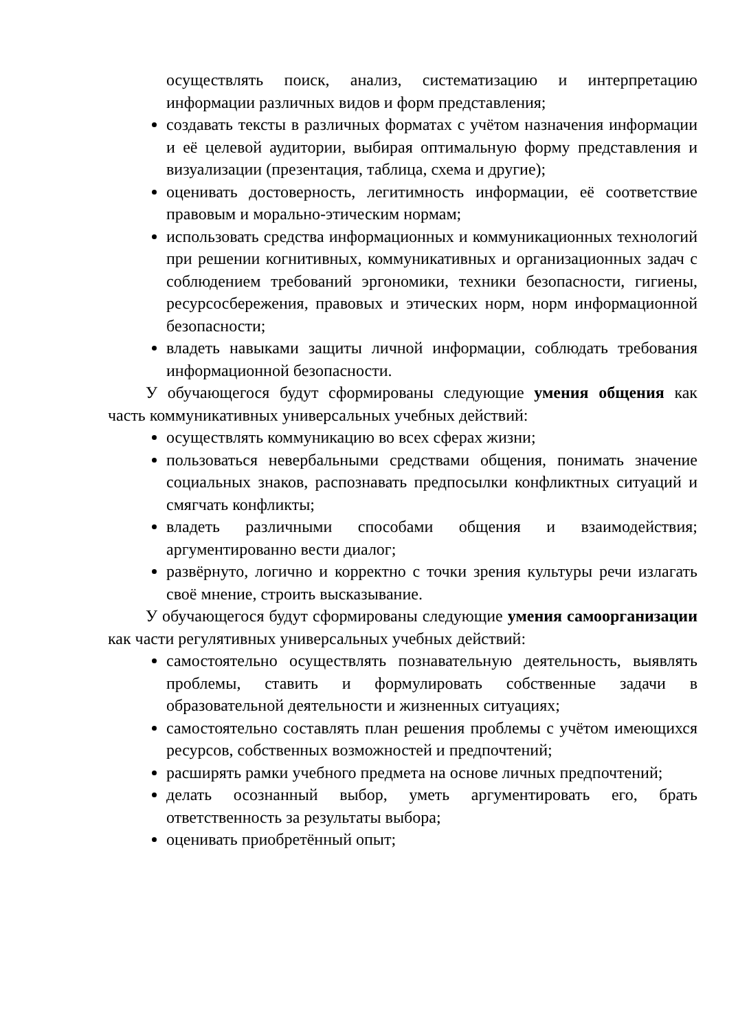осуществлять поиск, анализ, систематизацию и интерпретацию информации различных видов и форм представления;
создавать тексты в различных форматах с учётом назначения информации и её целевой аудитории, выбирая оптимальную форму представления и визуализации (презентация, таблица, схема и другие);
оценивать достоверность, легитимность информации, её соответствие правовым и морально-этическим нормам;
использовать средства информационных и коммуникационных технологий при решении когнитивных, коммуникативных и организационных задач с соблюдением требований эргономики, техники безопасности, гигиены, ресурсосбережения, правовых и этических норм, норм информационной безопасности;
владеть навыками защиты личной информации, соблюдать требования информационной безопасности.
У обучающегося будут сформированы следующие умения общения как часть коммуникативных универсальных учебных действий:
осуществлять коммуникацию во всех сферах жизни;
пользоваться невербальными средствами общения, понимать значение социальных знаков, распознавать предпосылки конфликтных ситуаций и смягчать конфликты;
владеть различными способами общения и взаимодействия; аргументированно вести диалог;
развёрнуто, логично и корректно с точки зрения культуры речи излагать своё мнение, строить высказывание.
У обучающегося будут сформированы следующие умения самоорганизации как части регулятивных универсальных учебных действий:
самостоятельно осуществлять познавательную деятельность, выявлять проблемы, ставить и формулировать собственные задачи в образовательной деятельности и жизненных ситуациях;
самостоятельно составлять план решения проблемы с учётом имеющихся ресурсов, собственных возможностей и предпочтений;
расширять рамки учебного предмета на основе личных предпочтений;
делать осознанный выбор, уметь аргументировать его, брать ответственность за результаты выбора;
оценивать приобретённый опыт;